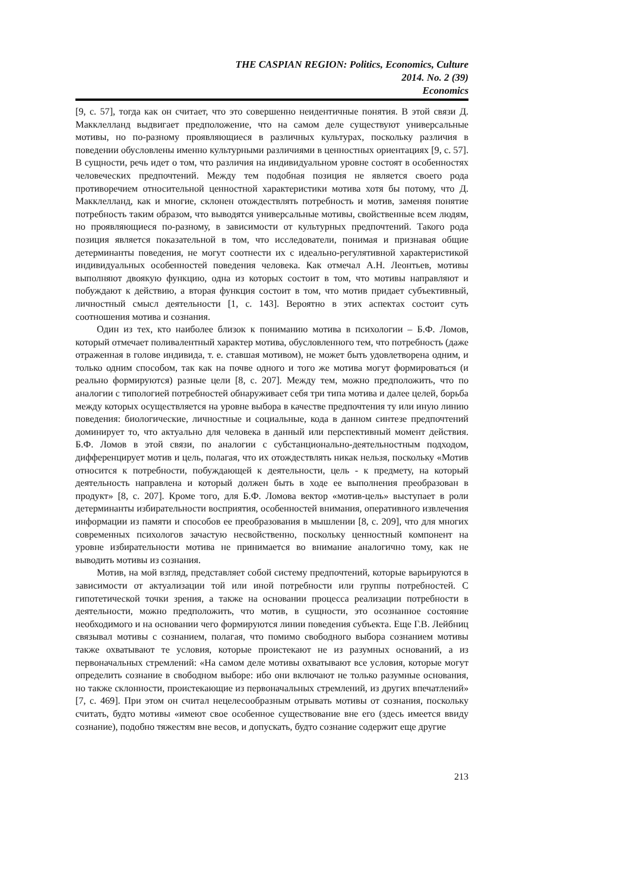THE CASPIAN REGION: Politics, Economics, Culture
2014. No. 2 (39)
Economics
[9, с. 57], тогда как он считает, что это совершенно неидентичные понятия. В этой связи Д. Макклелланд выдвигает предположение, что на самом деле существуют универсальные мотивы, но по-разному проявляющиеся в различных культурах, поскольку различия в поведении обусловлены именно культурными различиями в ценностных ориентациях [9, с. 57]. В сущности, речь идет о том, что различия на индивидуальном уровне состоят в особенностях человеческих предпочтений. Между тем подобная позиция не является своего рода противоречием относительной ценностной характеристики мотива хотя бы потому, что Д. Макклелланд, как и многие, склонен отождествлять потребность и мотив, заменяя понятие потребность таким образом, что выводятся универсальные мотивы, свойственные всем людям, но проявляющиеся по-разному, в зависимости от культурных предпочтений. Такого рода позиция является показательной в том, что исследователи, понимая и признавая общие детерминанты поведения, не могут соотнести их с идеально-регулятивной характеристикой индивидуальных особенностей поведения человека. Как отмечал А.Н. Леонтьев, мотивы выполняют двоякую функцию, одна из которых состоит в том, что мотивы направляют и побуждают к действию, а вторая функция состоит в том, что мотив придает субъективный, личностный смысл деятельности [1, с. 143]. Вероятно в этих аспектах состоит суть соотношения мотива и сознания.
Один из тех, кто наиболее близок к пониманию мотива в психологии – Б.Ф. Ломов, который отмечает поливалентный характер мотива, обусловленного тем, что потребность (даже отраженная в голове индивида, т. е. ставшая мотивом), не может быть удовлетворена одним, и только одним способом, так как на почве одного и того же мотива могут формироваться (и реально формируются) разные цели [8, с. 207]. Между тем, можно предположить, что по аналогии с типологией потребностей обнаруживает себя три типа мотива и далее целей, борьба между которых осуществляется на уровне выбора в качестве предпочтения ту или иную линию поведения: биологические, личностные и социальные, кода в данном синтезе предпочтений доминирует то, что актуально для человека в данный или перспективный момент действия. Б.Ф. Ломов в этой связи, по аналогии с субстанционально-деятельностным подходом, дифференцирует мотив и цель, полагая, что их отождествлять никак нельзя, поскольку «Мотив относится к потребности, побуждающей к деятельности, цель - к предмету, на который деятельность направлена и который должен быть в ходе ее выполнения преобразован в продукт» [8, с. 207]. Кроме того, для Б.Ф. Ломова вектор «мотив-цель» выступает в роли детерминанты избирательности восприятия, особенностей внимания, оперативного извлечения информации из памяти и способов ее преобразования в мышлении [8, с. 209], что для многих современных психологов зачастую несвойственно, поскольку ценностный компонент на уровне избирательности мотива не принимается во внимание аналогично тому, как не выводить мотивы из сознания.
Мотив, на мой взгляд, представляет собой систему предпочтений, которые варьируются в зависимости от актуализации той или иной потребности или группы потребностей. С гипотетической точки зрения, а также на основании процесса реализации потребности в деятельности, можно предположить, что мотив, в сущности, это осознанное состояние необходимого и на основании чего формируются линии поведения субъекта. Еще Г.В. Лейбниц связывал мотивы с сознанием, полагая, что помимо свободного выбора сознанием мотивы также охватывают те условия, которые проистекают не из разумных оснований, а из первоначальных стремлений: «На самом деле мотивы охватывают все условия, которые могут определить сознание в свободном выборе: ибо они включают не только разумные основания, но также склонности, проистекающие из первоначальных стремлений, из других впечатлений» [7, с. 469]. При этом он считал нецелесообразным отрывать мотивы от сознания, поскольку считать, будто мотивы «имеют свое особенное существование вне его (здесь имеется ввиду сознание), подобно тяжестям вне весов, и допускать, будто сознание содержит еще другие
213